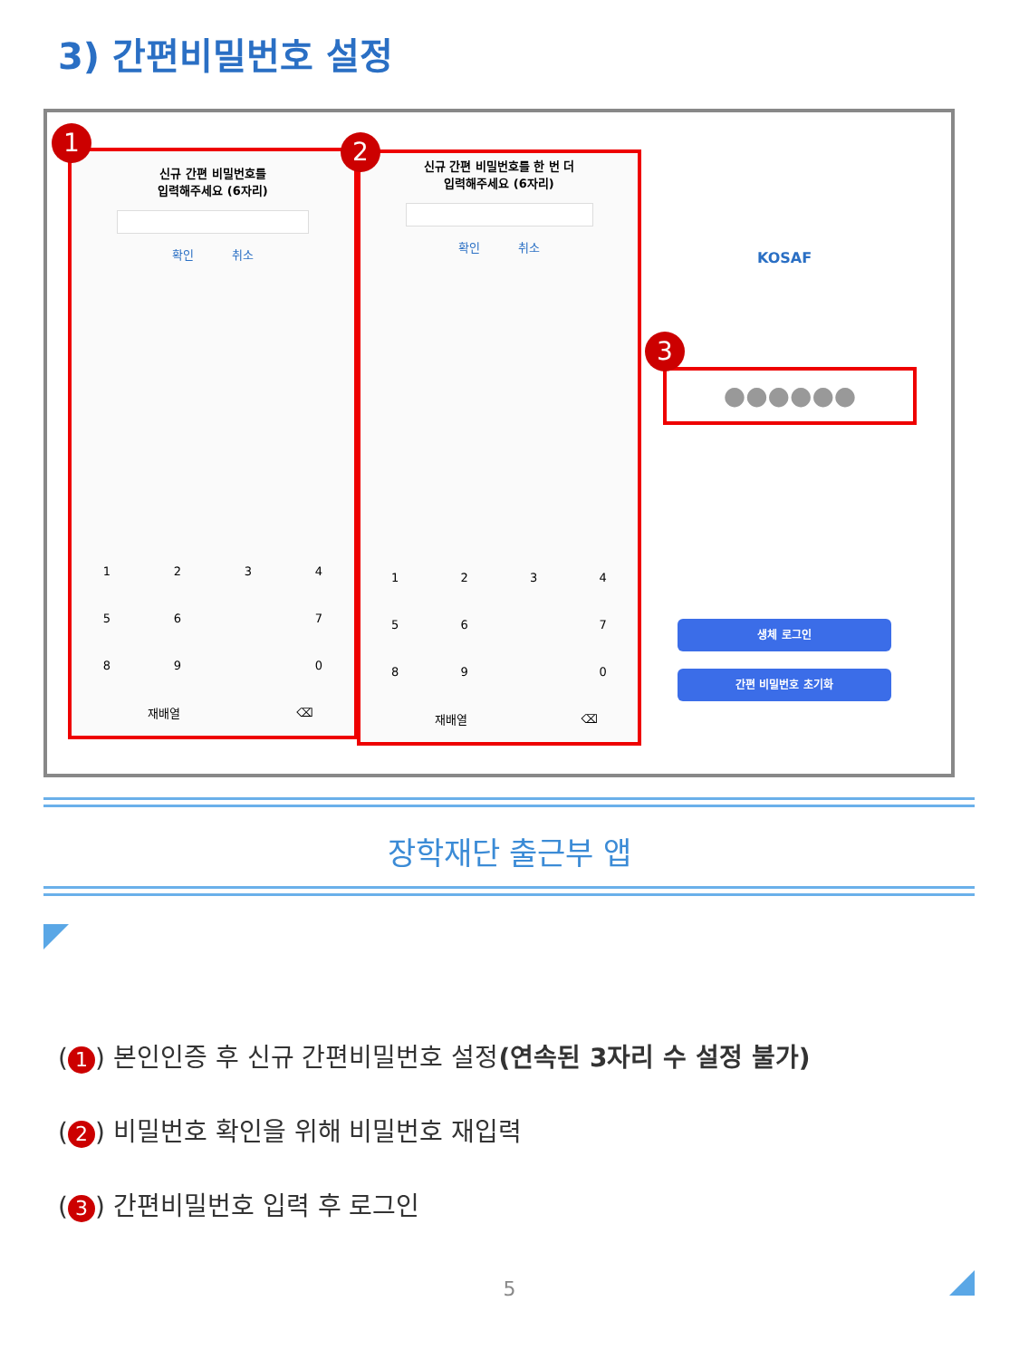3) 간편비밀번호 설정
신규 간편 비밀번호를
입력해주세요 (6자리)
확인 취소
| 1 | 2 | 3 | 4 |
| 5 | 6 | | 7 |
| 8 | 9 | | 0 |
| 재배열 | ⌫ |
1
신규 간편 비밀번호를 한 번 더
입력해주세요 (6자리)
확인 취소
| 1 | 2 | 3 | 4 |
| 5 | 6 | | 7 |
| 8 | 9 | | 0 |
| 재배열 | ⌫ |
2
KOSAF
●●●●●●
3
생체 로그인
간편 비밀번호 초기화
장학재단 출근부 앱
(1) 본인인증 후 신규 간편비밀번호 설정(연속된 3자리 수 설정 불가)
(2) 비밀번호 확인을 위해 비밀번호 재입력
(3) 간편비밀번호 입력 후 로그인
5